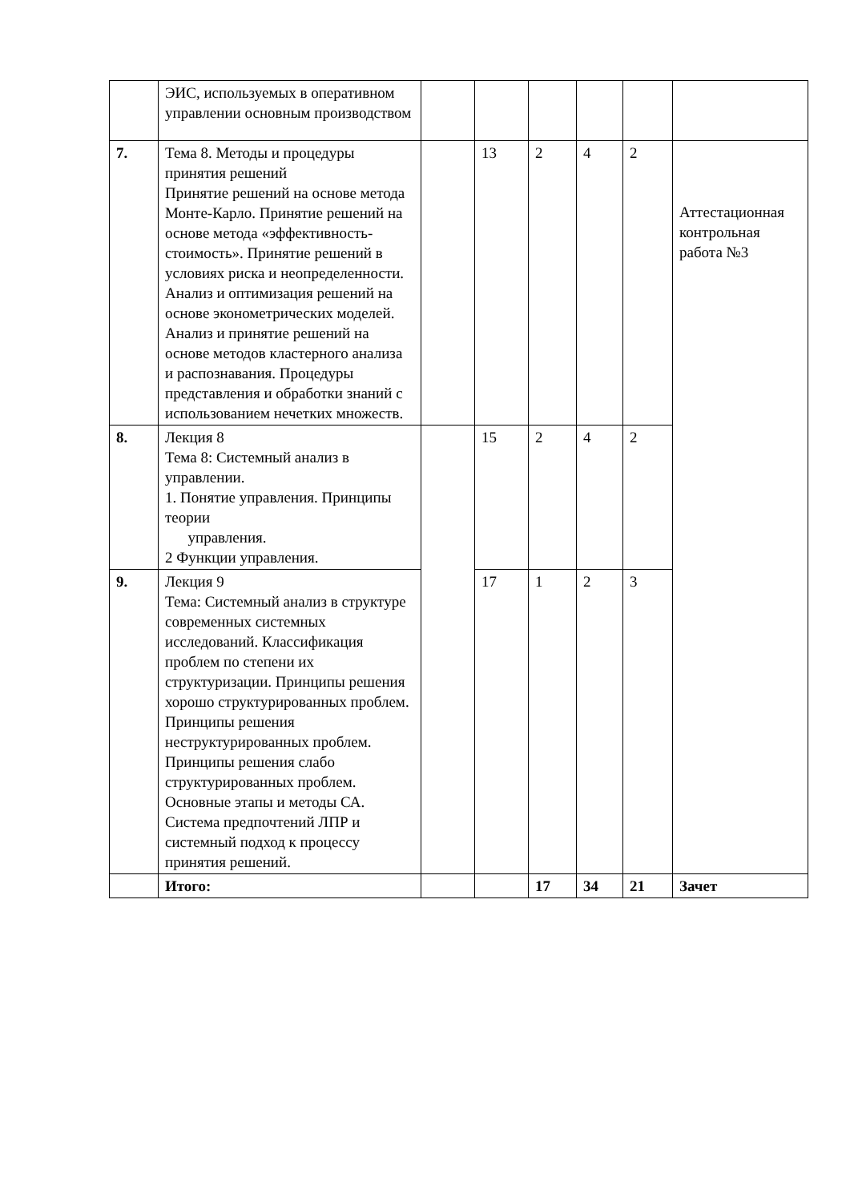| | ЭИС, используемых в оперативном управлении основным производством | | | | | | |
| 7. | Тема 8. Методы и процедуры принятия решений Принятие решений на основе метода Монте-Карло. Принятие решений на основе метода «эффективность-стоимость». Принятие решений в условиях риска и неопределенности. Анализ и оптимизация решений на основе эконометрических моделей. Анализ и принятие решений на основе методов кластерного анализа и распознавания. Процедуры представления и обработки знаний с использованием нечетких множеств. | | 13 | 2 | 4 | 2 | Аттестационная контрольная работа №3 |
| 8. | Лекция 8 Тема 8: Системный анализ в управлении. 1. Понятие управления. Принципы теории управления. 2 Функции управления. | | 15 | 2 | 4 | 2 | |
| 9. | Лекция 9 Тема: Системный анализ в структуре современных системных исследований. Классификация проблем по степени их структуризации. Принципы решения хорошо структурированных проблем. Принципы решения неструктурированных проблем. Принципы решения слабо структурированных проблем. Основные этапы и методы СА. Система предпочтений ЛПР и системный подход к процессу принятия решений. | | 17 | 1 | 2 | 3 | |
| | Итого: | | | 17 | 34 | 21 | Зачет |